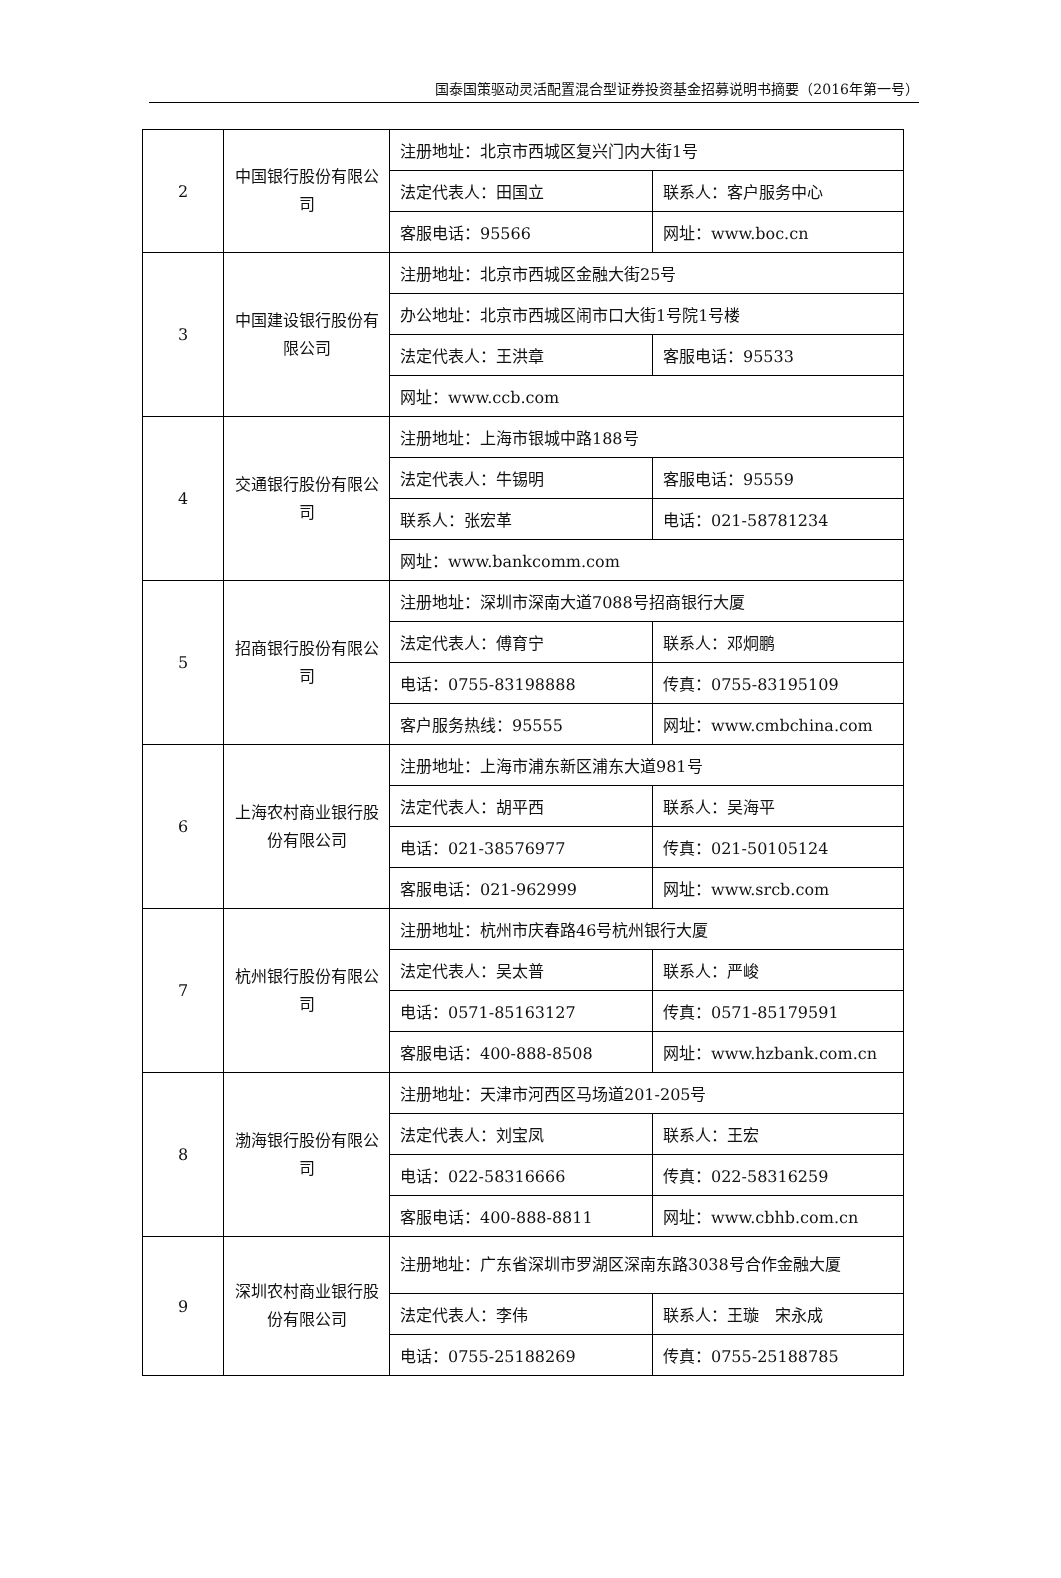国泰国策驱动灵活配置混合型证券投资基金招募说明书摘要（2016年第一号）
| 2 | 中国银行股份有限公司 | 注册地址：北京市西城区复兴门内大街1号 | |
| | | 法定代表人：田国立 | 联系人：客户服务中心 |
| | | 客服电话：95566 | 网址：www.boc.cn |
| 3 | 中国建设银行股份有限公司 | 注册地址：北京市西城区金融大街25号 | |
| | | 办公地址：北京市西城区闹市口大街1号院1号楼 | |
| | | 法定代表人：王洪章 | 客服电话：95533 |
| | | 网址：www.ccb.com | |
| 4 | 交通银行股份有限公司 | 注册地址：上海市银城中路188号 | |
| | | 法定代表人：牛锡明 | 客服电话：95559 |
| | | 联系人：张宏革 | 电话：021-58781234 |
| | | 网址：www.bankcomm.com | |
| 5 | 招商银行股份有限公司 | 注册地址：深圳市深南大道7088号招商银行大厦 | |
| | | 法定代表人：傅育宁 | 联系人：邓炯鹏 |
| | | 电话：0755-83198888 | 传真：0755-83195109 |
| | | 客户服务热线：95555 | 网址：www.cmbchina.com |
| 6 | 上海农村商业银行股份有限公司 | 注册地址：上海市浦东新区浦东大道981号 | |
| | | 法定代表人：胡平西 | 联系人：吴海平 |
| | | 电话：021-38576977 | 传真：021-50105124 |
| | | 客服电话：021-962999 | 网址：www.srcb.com |
| 7 | 杭州银行股份有限公司 | 注册地址：杭州市庆春路46号杭州银行大厦 | |
| | | 法定代表人：吴太普 | 联系人：严峻 |
| | | 电话：0571-85163127 | 传真：0571-85179591 |
| | | 客服电话：400-888-8508 | 网址：www.hzbank.com.cn |
| 8 | 渤海银行股份有限公司 | 注册地址：天津市河西区马场道201-205号 | |
| | | 法定代表人：刘宝凤 | 联系人：王宏 |
| | | 电话：022-58316666 | 传真：022-58316259 |
| | | 客服电话：400-888-8811 | 网址：www.cbhb.com.cn |
| 9 | 深圳农村商业银行股份有限公司 | 注册地址：广东省深圳市罗湖区深南东路3038号合作金融大厦 | |
| | | 法定代表人：李伟 | 联系人：王璇 宋永成 |
| | | 电话：0755-25188269 | 传真：0755-25188785 |